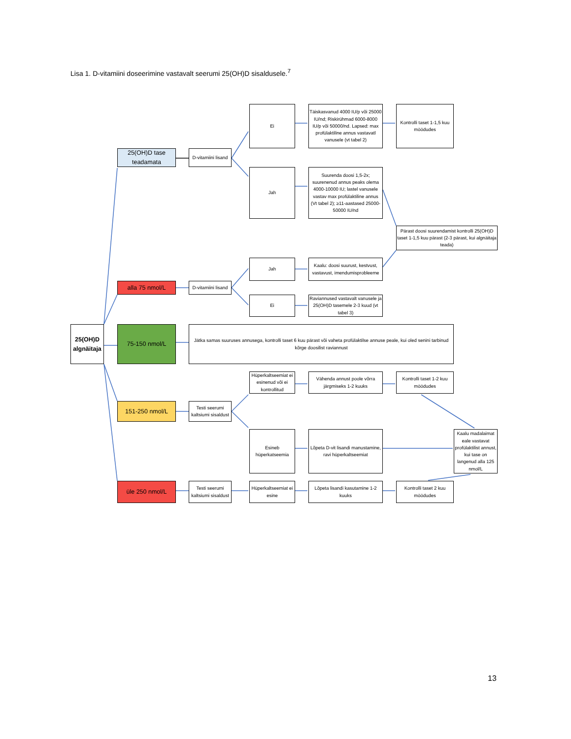Lisa 1. D-vitamiini doseerimine vastavalt seerumi 25(OH)D sisaldusele.<sup>7</sup>
25(OH)D tase teadamata
D-vitamiini lisand
Ei
Täiskasvanud 4000 IU/p või 25000 IU/nd; Riskirühmad 6000-8000 IU/p või 50000/nd. Lapsed: max profülaktiline annus vastavatl vanusele (vt tabel 2)
Kontrolli taset 1-1,5 kuu möödudes
Jah
Suurenda doosi 1,5-2x; suurenenud annus peaks olema 4000-10000 IU; lastel vanusele vastav max profülaktiline annus (Vt tabel 2); ≥11-aastased 25000-50000 IU/nd
Pärast doosi suurendamist kontrolli 25(OH)D taset 1-1,5 kuu pärast (2-3 pärast, kui algnäitaja teada)
Jah
Kaalu: doosi suurust, kestvust, vastavust, imendumisprobleeme
alla 75 nmol/L
D-vitamiini lisand
Ei
Raviannused vastavalt vanusele ja 25(OH)D tasemele 2-3 kuud (vt tabel 3)
25(OH)D algnäitaja
75-150 nmol/L
Jätka samas suuruses annusega, kontrolli taset 6 kuu pärast või vaheta profülaktilse annuse peale, kui oled senini tarbinud kõrge doosilist raviannust
Hüperkaltseemiat ei esinenud või ei kontrollitud
Vähenda annust poole võrra järgmiseks 1-2 kuuks
Kontrolli taset 1-2 kuu möödudes
151-250 nmol/L
Testi seerumi kaltsiumi sisaldust
Esineb hüperkatseemia
Lõpeta D-vit lisandi manustamine, ravi hüperkaltseemiat
Kaalu madalaimat eale vastavat profülaktilist annust, kui tase on langenud alla 125 nmol/L
üle 250 nmol/L
Testi seerumi kaltsiumi sisaldust
Hüperkaltseemiat ei esine
Lõpeta lisandi kasutamine 1-2 kuuks
Kontrolli taset 2 kuu möödudes
13